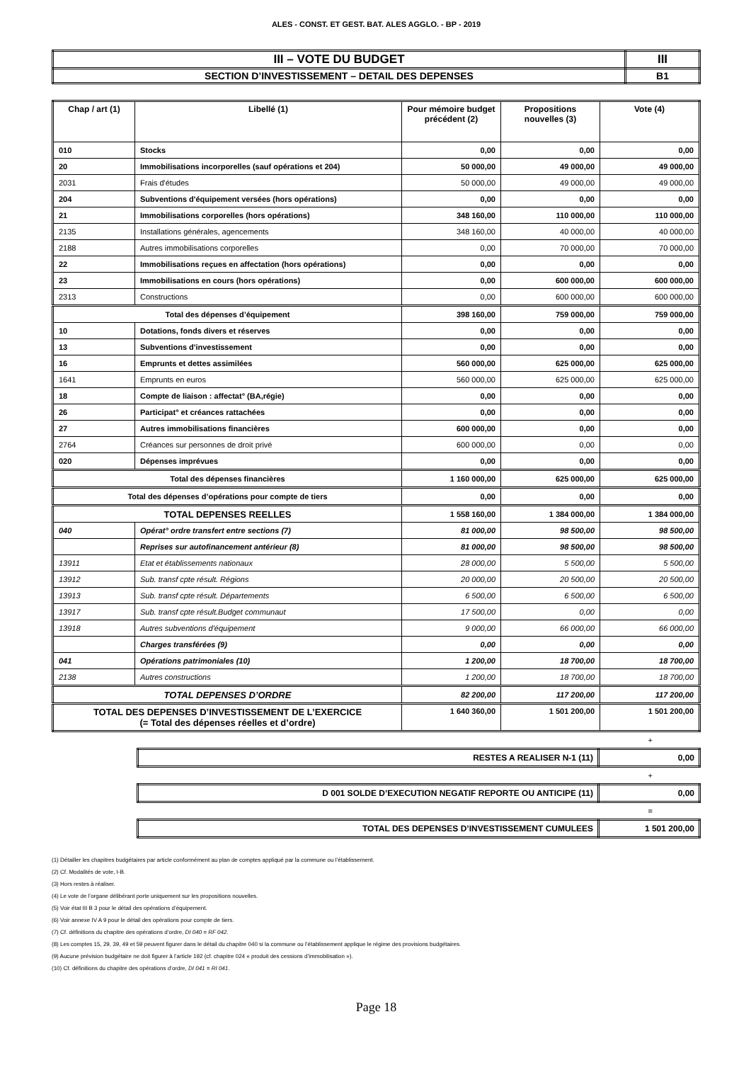ALES - CONST. ET GEST. BAT. ALES AGGLO. - BP - 2019
| III – VOTE DU BUDGET | III |
| SECTION D’INVESTISSEMENT – DETAIL DES DEPENSES | B1 |
| Chap / art (1) | Libellé (1) | Pour mémoire budget précédent (2) | Propositions nouvelles (3) | Vote (4) |
| --- | --- | --- | --- | --- |
| 010 | Stocks | 0,00 | 0,00 | 0,00 |
| 20 | Immobilisations incorporelles (sauf opérations et 204) | 50 000,00 | 49 000,00 | 49 000,00 |
| 2031 | Frais d'études | 50 000,00 | 49 000,00 | 49 000,00 |
| 204 | Subventions d'équipement versées (hors opérations) | 0,00 | 0,00 | 0,00 |
| 21 | Immobilisations corporelles (hors opérations) | 348 160,00 | 110 000,00 | 110 000,00 |
| 2135 | Installations générales, agencements | 348 160,00 | 40 000,00 | 40 000,00 |
| 2188 | Autres immobilisations corporelles | 0,00 | 70 000,00 | 70 000,00 |
| 22 | Immobilisations reçues en affectation (hors opérations) | 0,00 | 0,00 | 0,00 |
| 23 | Immobilisations en cours (hors opérations) | 0,00 | 600 000,00 | 600 000,00 |
| 2313 | Constructions | 0,00 | 600 000,00 | 600 000,00 |
| Total des dépenses d’équipement | | 398 160,00 | 759 000,00 | 759 000,00 |
| 10 | Dotations, fonds divers et réserves | 0,00 | 0,00 | 0,00 |
| 13 | Subventions d'investissement | 0,00 | 0,00 | 0,00 |
| 16 | Emprunts et dettes assimilées | 560 000,00 | 625 000,00 | 625 000,00 |
| 1641 | Emprunts en euros | 560 000,00 | 625 000,00 | 625 000,00 |
| 18 | Compte de liaison : affectat° (BA,régie) | 0,00 | 0,00 | 0,00 |
| 26 | Participat° et créances rattachées | 0,00 | 0,00 | 0,00 |
| 27 | Autres immobilisations financières | 600 000,00 | 0,00 | 0,00 |
| 2764 | Créances sur personnes de droit privé | 600 000,00 | 0,00 | 0,00 |
| 020 | Dépenses imprévues | 0,00 | 0,00 | 0,00 |
| Total des dépenses financières | | 1 160 000,00 | 625 000,00 | 625 000,00 |
| Total des dépenses d’opérations pour compte de tiers | | 0,00 | 0,00 | 0,00 |
| TOTAL DEPENSES REELLES | | 1 558 160,00 | 1 384 000,00 | 1 384 000,00 |
| 040 | Opérat° ordre transfert entre sections (7) | 81 000,00 | 98 500,00 | 98 500,00 |
| | Reprises sur autofinancement antérieur (8) | 81 000,00 | 98 500,00 | 98 500,00 |
| 13911 | Etat et établissements nationaux | 28 000,00 | 5 500,00 | 5 500,00 |
| 13912 | Sub. transf cpte résult. Régions | 20 000,00 | 20 500,00 | 20 500,00 |
| 13913 | Sub. transf cpte résult. Départements | 6 500,00 | 6 500,00 | 6 500,00 |
| 13917 | Sub. transf cpte résult.Budget communaut | 17 500,00 | 0,00 | 0,00 |
| 13918 | Autres subventions d'équipement | 9 000,00 | 66 000,00 | 66 000,00 |
| | Charges transférées (9) | 0,00 | 0,00 | 0,00 |
| 041 | Opérations patrimoniales (10) | 1 200,00 | 18 700,00 | 18 700,00 |
| 2138 | Autres constructions | 1 200,00 | 18 700,00 | 18 700,00 |
| TOTAL DEPENSES D’ORDRE | | 82 200,00 | 117 200,00 | 117 200,00 |
| TOTAL DES DEPENSES D’INVESTISSEMENT DE L’EXERCICE (= Total des dépenses réelles et d’ordre) | | 1 640 360,00 | 1 501 200,00 | 1 501 200,00 |
+
| RESTES A REALISER N-1 (11) | 0,00 |
+
| D 001 SOLDE D’EXECUTION NEGATIF REPORTE OU ANTICIPE (11) | 0,00 |
=
| TOTAL DES DEPENSES D’INVESTISSEMENT CUMULEES | 1 501 200,00 |
(1) Détailler les chapitres budgétaires par article conformément au plan de comptes appliqué par la commune ou l’établissement.
(2) Cf. Modalités de vote, I-B.
(3) Hors restes à réaliser.
(4) Le vote de l’organe délibérant porte uniquement sur les propositions nouvelles.
(5) Voir état III B 3 pour le détail des opérations d’équipement.
(6) Voir annexe IV A 9 pour le détail des opérations pour compte de tiers.
(7) Cf. définitions du chapitre des opérations d’ordre, DI 040 = RF 042.
(8) Les comptes 15, 29, 39, 49 et 59 peuvent figurer dans le détail du chapitre 040 si la commune ou l’établissement applique le régime des provisions budgétaires.
(9) Aucune prévision budgétaire ne doit figurer à l’article 192 (cf. chapitre 024 « produit des cessions d’immobilisation »).
(10) Cf. définitions du chapitre des opérations d’ordre, DI 041 = RI 041.
Page 18